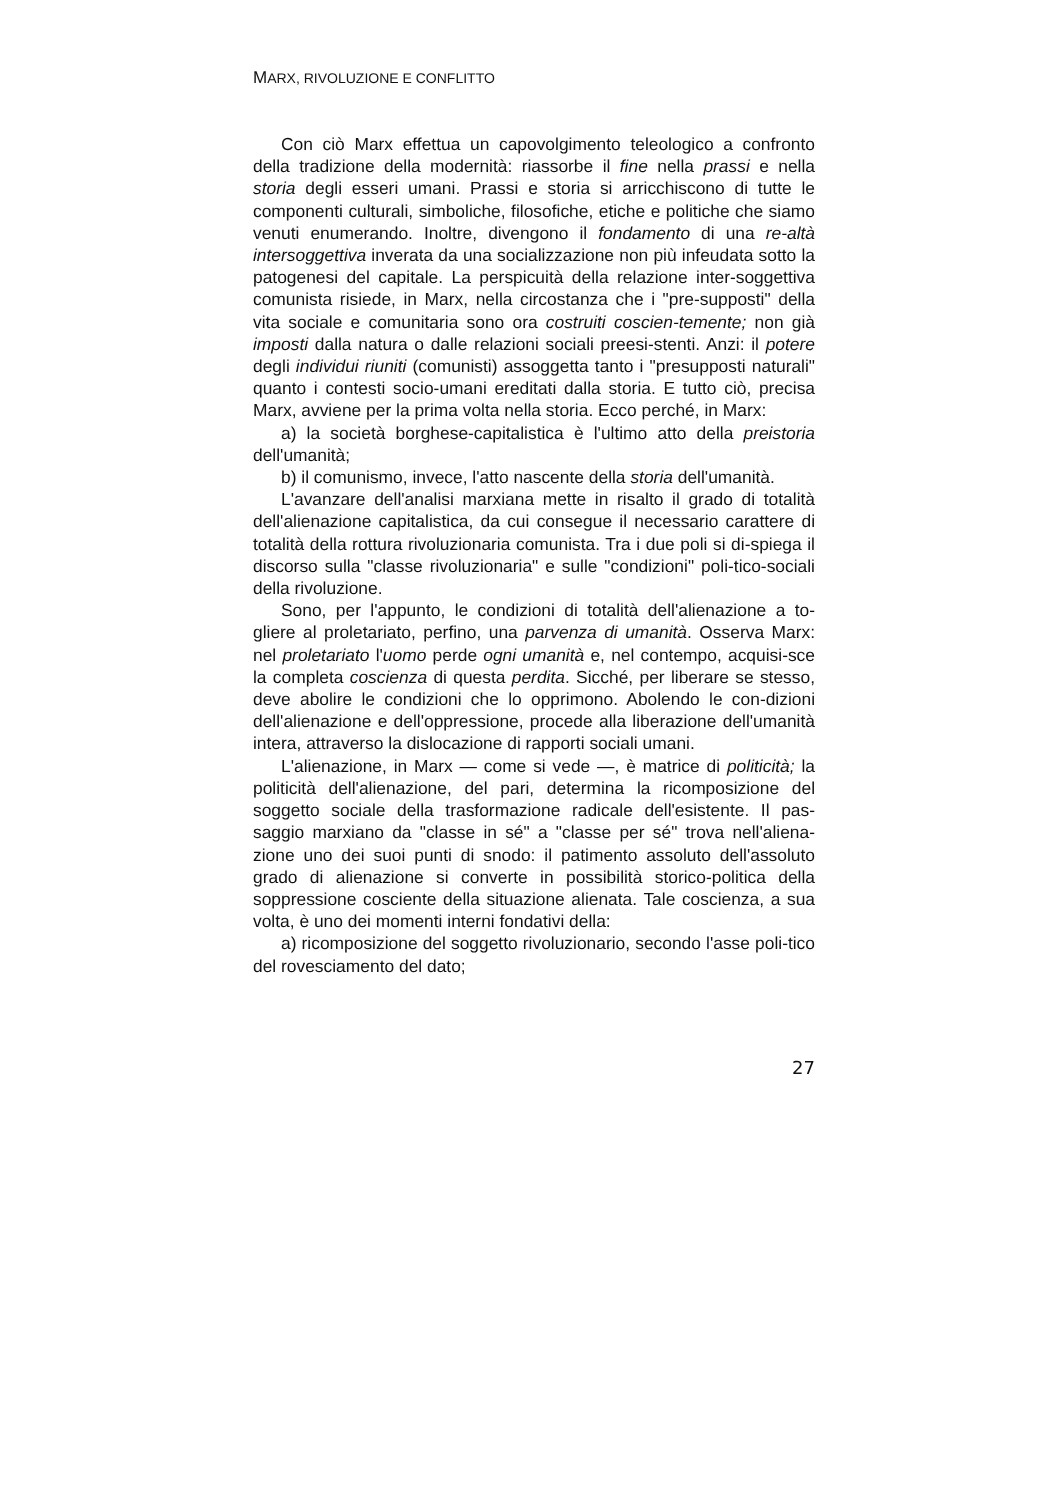MARX, RIVOLUZIONE E CONFLITTO
Con ciò Marx effettua un capovolgimento teleologico a confronto della tradizione della modernità: riassorbe il fine nella prassi e nella storia degli esseri umani. Prassi e storia si arricchiscono di tutte le componenti culturali, simboliche, filosofiche, etiche e politiche che siamo venuti enumerando. Inoltre, divengono il fondamento di una re-altà intersoggettiva inverata da una socializzazione non più infeudata sotto la patogenesi del capitale. La perspicuità della relazione inter-soggettiva comunista risiede, in Marx, nella circostanza che i "pre-supposti" della vita sociale e comunitaria sono ora costruiti coscien-temente; non già imposti dalla natura o dalle relazioni sociali preesi-stenti. Anzi: il potere degli individui riuniti (comunisti) assoggetta tanto i "presupposti naturali" quanto i contesti socio-umani ereditati dalla storia. E tutto ciò, precisa Marx, avviene per la prima volta nella storia. Ecco perché, in Marx:
a) la società borghese-capitalistica è l'ultimo atto della preistoria dell'umanità;
b) il comunismo, invece, l'atto nascente della storia dell'umanità.
L'avanzare dell'analisi marxiana mette in risalto il grado di totalità dell'alienazione capitalistica, da cui consegue il necessario carattere di totalità della rottura rivoluzionaria comunista. Tra i due poli si di-spiega il discorso sulla "classe rivoluzionaria" e sulle "condizioni" poli-tico-sociali della rivoluzione.
Sono, per l'appunto, le condizioni di totalità dell'alienazione a to-gliere al proletariato, perfino, una parvenza di umanità. Osserva Marx: nel proletariato l'uomo perde ogni umanità e, nel contempo, acquisi-sce la completa coscienza di questa perdita. Sicché, per liberare se stesso, deve abolire le condizioni che lo opprimono. Abolendo le con-dizioni dell'alienazione e dell'oppressione, procede alla liberazione dell'umanità intera, attraverso la dislocazione di rapporti sociali umani.
L'alienazione, in Marx — come si vede —, è matrice di politicità; la politicità dell'alienazione, del pari, determina la ricomposizione del soggetto sociale della trasformazione radicale dell'esistente. Il pas-saggio marxiano da "classe in sé" a "classe per sé" trova nell'aliena-zione uno dei suoi punti di snodo: il patimento assoluto dell'assoluto grado di alienazione si converte in possibilità storico-politica della soppressione cosciente della situazione alienata. Tale coscienza, a sua volta, è uno dei momenti interni fondativi della:
a) ricomposizione del soggetto rivoluzionario, secondo l'asse poli-tico del rovesciamento del dato;
27